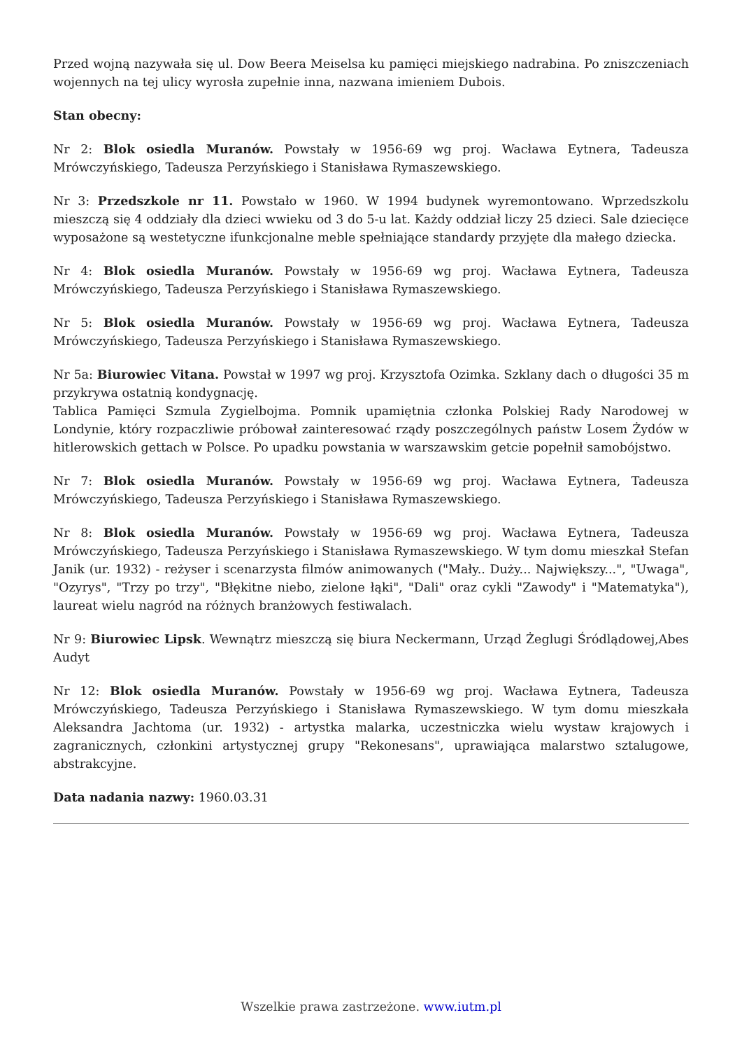Przed wojną nazywała się ul. Dow Beera Meiselsa ku pamięci miejskiego nadrabina. Po zniszczeniach wojennych na tej ulicy wyrosła zupełnie inna, nazwana imieniem Dubois.
Stan obecny:
Nr 2: Blok osiedla Muranów. Powstały w 1956-69 wg proj. Wacława Eytnera, Tadeusza Mrówczyńskiego, Tadeusza Perzyńskiego i Stanisława Rymaszewskiego.
Nr 3: Przedszkole nr 11. Powstało w 1960. W 1994 budynek wyremontowano. Wprzedszkolu mieszczą się 4 oddziały dla dzieci wwieku od 3 do 5-u lat. Każdy oddział liczy 25 dzieci. Sale dziecięce wyposażone są westetyczne ifunkcjonalne meble spełniające standardy przyjęte dla małego dziecka.
Nr 4: Blok osiedla Muranów. Powstały w 1956-69 wg proj. Wacława Eytnera, Tadeusza Mrówczyńskiego, Tadeusza Perzyńskiego i Stanisława Rymaszewskiego.
Nr 5: Blok osiedla Muranów. Powstały w 1956-69 wg proj. Wacława Eytnera, Tadeusza Mrówczyńskiego, Tadeusza Perzyńskiego i Stanisława Rymaszewskiego.
Nr 5a: Biurowiec Vitana. Powstał w 1997 wg proj. Krzysztofa Ozimka. Szklany dach o długości 35 m przykrywa ostatnią kondygnację.
Tablica Pamięci Szmula Zygielbojma. Pomnik upamiętnia członka Polskiej Rady Narodowej w Londynie, który rozpaczliwie próbował zainteresować rządy poszczególnych państw Losem Żydów w hitlerowskich gettach w Polsce. Po upadku powstania w warszawskim getcie popełnił samobójstwo.
Nr 7: Blok osiedla Muranów. Powstały w 1956-69 wg proj. Wacława Eytnera, Tadeusza Mrówczyńskiego, Tadeusza Perzyńskiego i Stanisława Rymaszewskiego.
Nr 8: Blok osiedla Muranów. Powstały w 1956-69 wg proj. Wacława Eytnera, Tadeusza Mrówczyńskiego, Tadeusza Perzyńskiego i Stanisława Rymaszewskiego. W tym domu mieszkał Stefan Janik (ur. 1932) - reżyser i scenarzysta filmów animowanych ("Mały.. Duży... Największy...", "Uwaga", "Ozyrys", "Trzy po trzy", "Błękitne niebo, zielone łąki", "Dali" oraz cykli "Zawody" i "Matematyka"), laureat wielu nagród na różnych branżowych festiwalach.
Nr 9: Biurowiec Lipsk. Wewnątrz mieszczą się biura Neckermann, Urząd Żeglugi Śródlądowej,Abes Audyt
Nr 12: Blok osiedla Muranów. Powstały w 1956-69 wg proj. Wacława Eytnera, Tadeusza Mrówczyńskiego, Tadeusza Perzyńskiego i Stanisława Rymaszewskiego. W tym domu mieszkała Aleksandra Jachtoma (ur. 1932) - artystka malarka, uczestniczka wielu wystaw krajowych i zagranicznych, członkini artystycznej grupy "Rekonesans", uprawiająca malarstwo sztalugowe, abstrakcyjne.
Data nadania nazwy: 1960.03.31
Wszelkie prawa zastrzeżone. www.iutm.pl